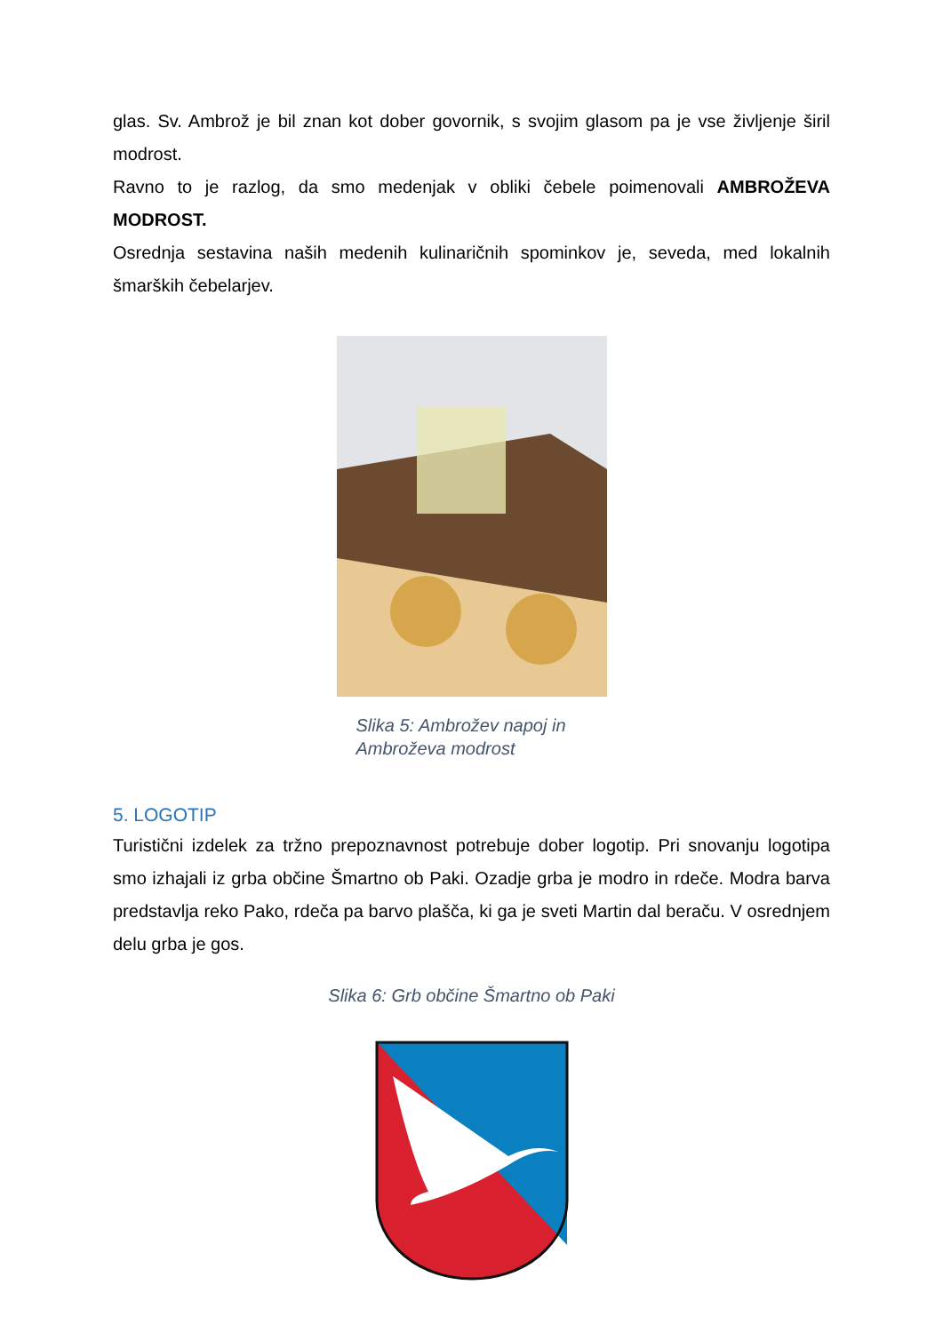glas. Sv. Ambrož je bil znan kot dober govornik, s svojim glasom pa je vse življenje širil modrost.
Ravno to je razlog, da smo medenjak v obliki čebele poimenovali AMBROŽEVA MODROST.
Osrednja sestavina naših medenih kulinaričnih spominkov je, seveda, med lokalnih šmarških čebelarjev.
Slika 5: Ambrožev napoj in Ambroževa modrost
5. LOGOTIP
Turistični izdelek za tržno prepoznavnost potrebuje dober logotip. Pri snovanju logotipa smo izhajali iz grba občine Šmartno ob Paki. Ozadje grba je modro in rdeče. Modra barva predstavlja reko Pako, rdeča pa barvo plašča, ki ga je sveti Martin dal beraču. V osrednjem delu grba je gos.
Slika 6: Grb občine Šmartno ob Paki